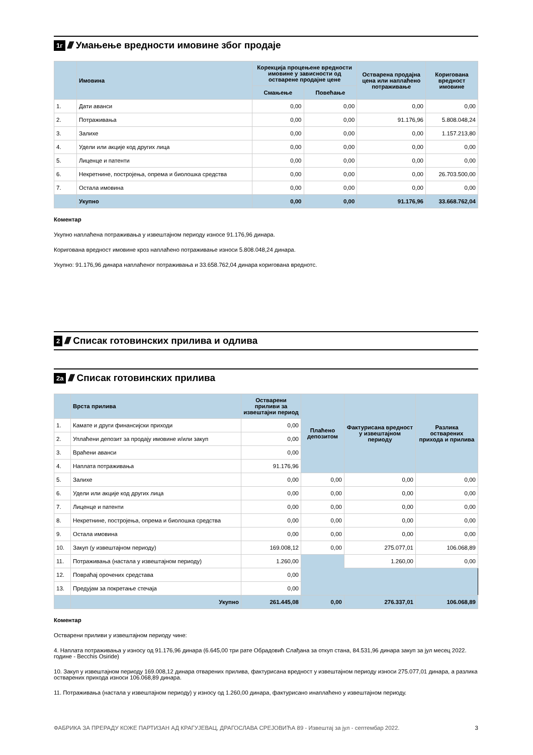1г //// Умањење вредности имовине због продаје
| | Имовина | Корекција процењене вредности имовине у зависности од остварене продајне цене | | Остварена продајна цена или наплаћено потраживање | Коригована вредност имовине |
| --- | --- | --- | --- | --- | --- |
| | | Смањење | Повећање | | |
| 1. | Дати аванси | 0,00 | 0,00 | 0,00 | 0,00 |
| 2. | Потраживања | 0,00 | 0,00 | 91.176,96 | 5.808.048,24 |
| 3. | Залихе | 0,00 | 0,00 | 0,00 | 1.157.213,80 |
| 4. | Удели или акције код других лица | 0,00 | 0,00 | 0,00 | 0,00 |
| 5. | Лиценце и патенти | 0,00 | 0,00 | 0,00 | 0,00 |
| 6. | Некретнине, постројења, опрема и биолошка средства | 0,00 | 0,00 | 0,00 | 26.703.500,00 |
| 7. | Остала имовина | 0,00 | 0,00 | 0,00 | 0,00 |
| | Укупно | 0,00 | 0,00 | 91.176,96 | 33.668.762,04 |
Коментар
Укупно наплаћена потраживања у извештајном периоду износе 91.176,96 динара.
Коригована вредност имовине кроз наплаћено потраживање износи 5.808.048,24 динара.
Укупно: 91.176,96 динара наплаћеног потраживања и 33.658.762,04 динара коригована вреднотс.
2 //// Списак готовинских прилива и одлива
2а //// Списак готовинских прилива
| | Врста прилива | Остварени приливи за извештајни период | Плаћено депозитом | Фактурисана вредност у извештајном периоду | Разлика остварених прихода и прилива |
| --- | --- | --- | --- | --- | --- |
| 1. | Камате и други финансијски приходи | 0,00 | | | |
| 2. | Уплаћени депозит за продају имовине и/или закуп | 0,00 | | | |
| 3. | Враћени аванси | 0,00 | | | |
| 4. | Наплата потраживања | 91.176,96 | | | |
| 5. | Залихе | 0,00 | 0,00 | 0,00 | 0,00 |
| 6. | Удели или акције код других лица | 0,00 | 0,00 | 0,00 | 0,00 |
| 7. | Лиценце и патенти | 0,00 | 0,00 | 0,00 | 0,00 |
| 8. | Некретнине, постројења, опрема и биолошка средства | 0,00 | 0,00 | 0,00 | 0,00 |
| 9. | Остала имовина | 0,00 | 0,00 | 0,00 | 0,00 |
| 10. | Закуп (у извештајном периоду) | 169.008,12 | 0,00 | 275.077,01 | 106.068,89 |
| 11. | Потраживања (настала у извештајном периоду) | 1.260,00 | | 1.260,00 | 0,00 |
| 12. | Повраћај орочених средстава | 0,00 | | | |
| 13. | Предујам за покретање стечаја | 0,00 | | | |
| | Укупно | 261.445,08 | 0,00 | 276.337,01 | 106.068,89 |
Коментар
Остварени приливи у извештајном периоду чине:
4. Наплата потраживања у износу од 91.176,96 динара (6.645,00 три рате Обрадовић Слађана за откуп стана, 84.531,96 динара закуп за јул месец 2022. године - Becchis Osiride)
10. Закуп у извештајном периоду 169.008,12 динара отварених прилива, фактурисана вредност у извештајном периоду износи 275.077,01 динара, а разлика остварених прихода износи 106.068,89 динара.
11. Потраживања (настала у извештајном периоду) у износу од 1.260,00 динара, фактурисано инаплаћено у извештајном периоду.
ФАБРИКА ЗА ПРЕРАДУ КОЖЕ ПАРТИЗАН АД КРАГУЈЕВАЦ, ДРАГОСЛАВА СРЕЈОВИЋА 89 - Извештај за јул - септембар 2022. 3